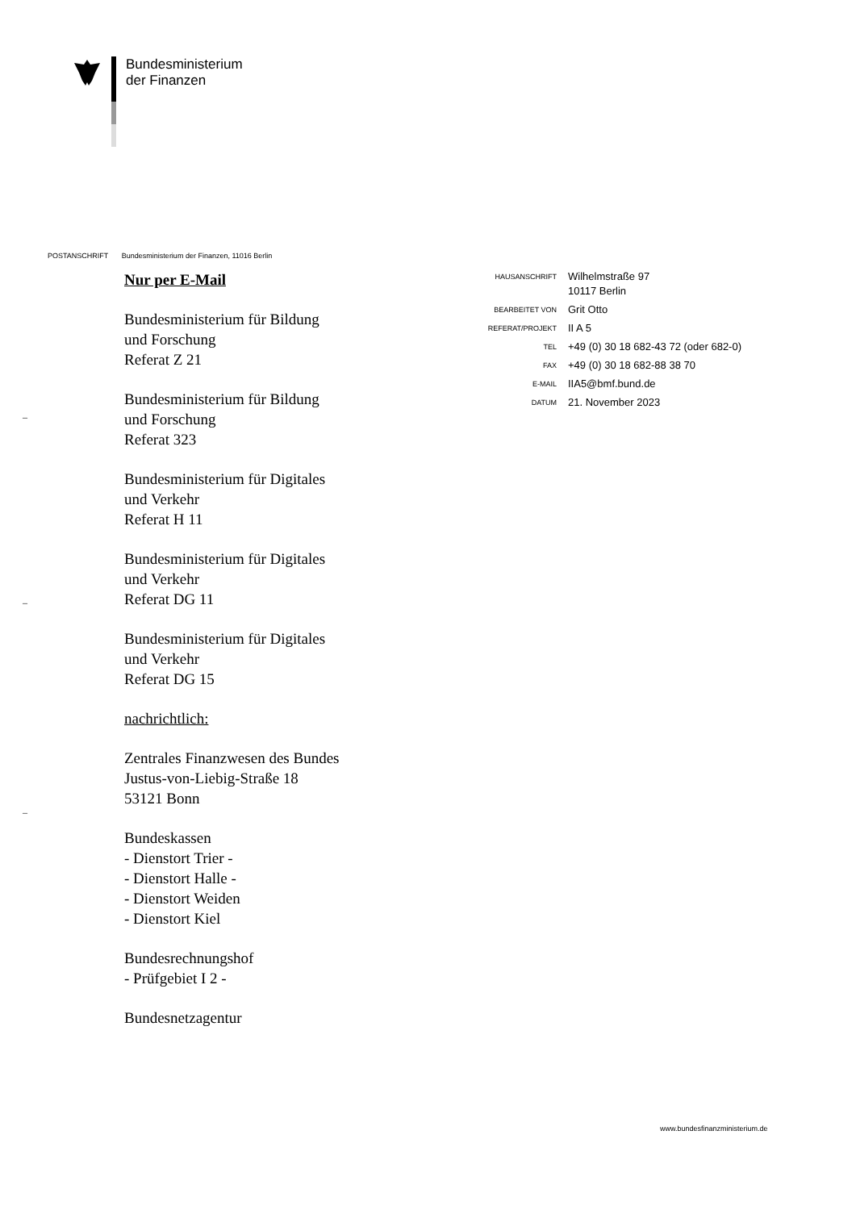Bundesministerium
der Finanzen
POSTANSCHRIFT Bundesministerium der Finanzen, 11016 Berlin
Nur per E-Mail
Bundesministerium für Bildung
und Forschung
Referat Z 21
Bundesministerium für Bildung
und Forschung
Referat 323
Bundesministerium für Digitales
und Verkehr
Referat H 11
Bundesministerium für Digitales
und Verkehr
Referat DG 11
Bundesministerium für Digitales
und Verkehr
Referat DG 15
nachrichtlich:
Zentrales Finanzwesen des Bundes
Justus-von-Liebig-Straße 18
53121 Bonn
Bundeskassen
- Dienstort Trier -
- Dienstort Halle -
- Dienstort Weiden
- Dienstort Kiel
Bundesrechnungshof
- Prüfgebiet I 2 -
Bundesnetzagentur
| HAUSANSCHRIFT | Wilhelmstraße 97 10117 Berlin |
| BEARBEITET VON | Grit Otto |
| REFERAT/PROJEKT | II A 5 |
| TEL | +49 (0) 30 18 682-43 72 (oder 682-0) |
| FAX | +49 (0) 30 18 682-88 38 70 |
| E-MAIL | IIA5@bmf.bund.de |
| DATUM | 21. November 2023 |
–
–
–
www.bundesfinanzministerium.de